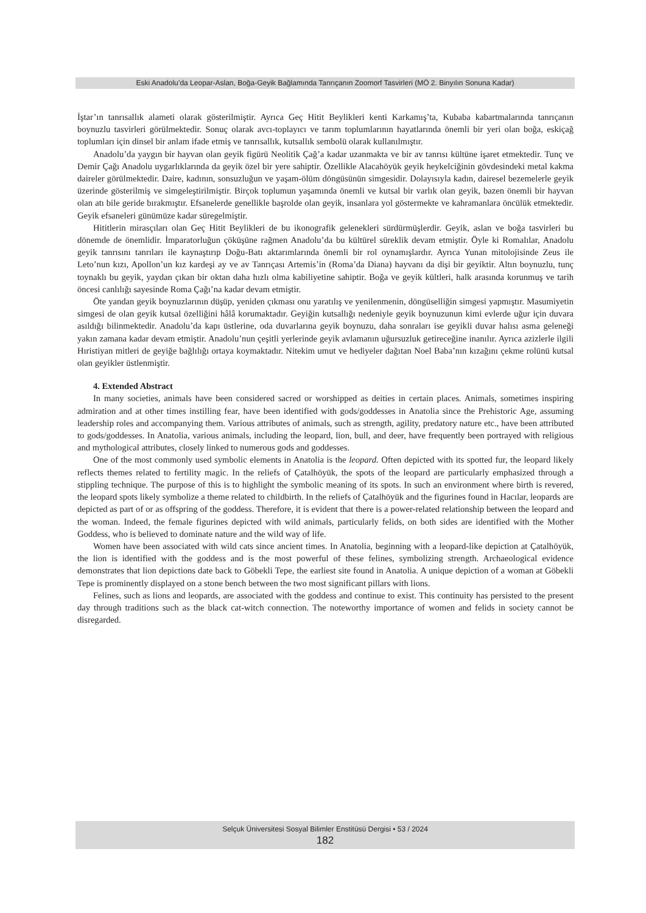Eski Anadolu’da Leopar-Aslan, Boğa-Geyik Bağlamında Tanrıçanın Zoomorf Tasvirleri (MÖ 2. Binyılın Sonuna Kadar)
İştar’ın tanrısallık alameti olarak gösterilmiştir. Ayrıca Geç Hitit Beylikleri kenti Karkamış’ta, Kubaba kabartmalarında tanrıçanın boynuzlu tasvirleri görülmektedir. Sonuç olarak avcı-toplayıcı ve tarım toplumlarının hayatlarında önemli bir yeri olan boğa, eskiçağ toplumları için dinsel bir anlam ifade etmiş ve tanrısallık, kutsallık sembolü olarak kullanılmıştır.
Anadolu’da yaygın bir hayvan olan geyik figürü Neolitik Çağ’a kadar uzanmakta ve bir av tanrısı kültüne işaret etmektedir. Tunç ve Demir Çağı Anadolu uygarlıklarında da geyik özel bir yere sahiptir. Özellikle Alacahöyük geyik heykelciğinin gövdesindeki metal kakma daireler görülmektedir. Daire, kadının, sonsuzluğun ve yaşam-ölüm döngüsünün simgesidir. Dolayısıyla kadın, dairesel bezemelerle geyik üzerinde gösterilmiş ve simgeleştirilmiştir. Birçok toplumun yaşamında önemli ve kutsal bir varlık olan geyik, bazen önemli bir hayvan olan atı bile geride bırakmıştır. Efsanelerde genellikle başrolde olan geyik, insanlara yol göstermekte ve kahramanlara öncülük etmektedir. Geyik efsaneleri günümüze kadar süregelmiştir.
Hititlerin mirasçıları olan Geç Hitit Beylikleri de bu ikonografik gelenekleri sürdürmüşlerdir. Geyik, aslan ve boğa tasvirleri bu dönemde de önemlidir. İmparatorluğun çöküşüne rağmen Anadolu’da bu kültürel süreklik devam etmiştir. Öyle ki Romalılar, Anadolu geyik tanrısını tanrıları ile kaynaştırıp Doğu-Batı aktarımlarında önemli bir rol oynamışlardır. Ayrıca Yunan mitolojisinde Zeus ile Leto’nun kızı, Apollon’un kız kardeşi ay ve av Tanrıçası Artemis’in (Roma’da Diana) hayvanı da dişi bir geyiktir. Altın boynuzlu, tunç toynaklı bu geyik, yaydan çıkan bir oktan daha hızlı olma kabiliyetine sahiptir. Boğa ve geyik kültleri, halk arasında korunmuş ve tarih öncesi canlılığı sayesinde Roma Çağı’na kadar devam etmiştir.
Öte yandan geyik boynuzlarının düşüp, yeniden çıkması onu yaratılış ve yenilenmenin, döngüselliğin simgesi yapmıştır. Masumiyetin simgesi de olan geyik kutsal özelliğini hâlâ korumaktadır. Geyiğin kutsallığı nedeniyle geyik boynuzunun kimi evlerde uğur için duvara asıldığı bilinmektedir. Anadolu’da kapı üstlerine, oda duvarlarına geyik boynuzu, daha sonraları ise geyikli duvar halısı asma geleneği yakın zamana kadar devam etmiştir. Anadolu’nun çeşitli yerlerinde geyik avlamanın uğursuzluk getireceğine inanılır. Ayrıca azizlerle ilgili Hıristiyan mitleri de geyiğe bağlılığı ortaya koymaktadır. Nitekim umut ve hediyeler dağıtan Noel Baba’nın kızağını çekme rolünü kutsal olan geyikler üstlenmiştir.
4. Extended Abstract
In many societies, animals have been considered sacred or worshipped as deities in certain places. Animals, sometimes inspiring admiration and at other times instilling fear, have been identified with gods/goddesses in Anatolia since the Prehistoric Age, assuming leadership roles and accompanying them. Various attributes of animals, such as strength, agility, predatory nature etc., have been attributed to gods/goddesses. In Anatolia, various animals, including the leopard, lion, bull, and deer, have frequently been portrayed with religious and mythological attributes, closely linked to numerous gods and goddesses.
One of the most commonly used symbolic elements in Anatolia is the leopard. Often depicted with its spotted fur, the leopard likely reflects themes related to fertility magic. In the reliefs of Çatalhöyük, the spots of the leopard are particularly emphasized through a stippling technique. The purpose of this is to highlight the symbolic meaning of its spots. In such an environment where birth is revered, the leopard spots likely symbolize a theme related to childbirth. In the reliefs of Çatalhöyük and the figurines found in Hacılar, leopards are depicted as part of or as offspring of the goddess. Therefore, it is evident that there is a power-related relationship between the leopard and the woman. Indeed, the female figurines depicted with wild animals, particularly felids, on both sides are identified with the Mother Goddess, who is believed to dominate nature and the wild way of life.
Women have been associated with wild cats since ancient times. In Anatolia, beginning with a leopard-like depiction at Çatalhöyük, the lion is identified with the goddess and is the most powerful of these felines, symbolizing strength. Archaeological evidence demonstrates that lion depictions date back to Göbekli Tepe, the earliest site found in Anatolia. A unique depiction of a woman at Göbekli Tepe is prominently displayed on a stone bench between the two most significant pillars with lions.
Felines, such as lions and leopards, are associated with the goddess and continue to exist. This continuity has persisted to the present day through traditions such as the black cat-witch connection. The noteworthy importance of women and felids in society cannot be disregarded.
Selçuk Üniversitesi Sosyal Bilimler Enstitüsü Dergisi • 53 / 2024
182